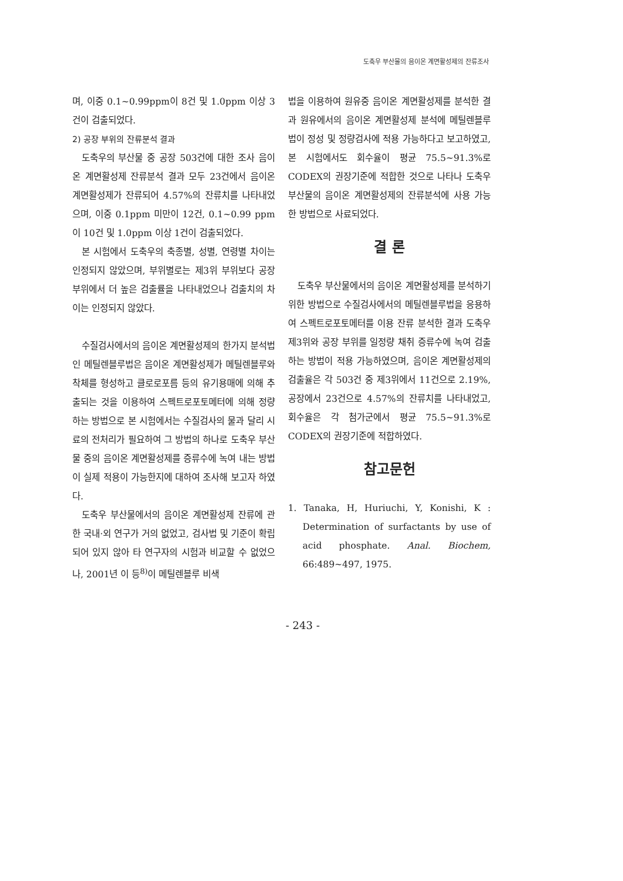도축우 부산물의 음이온 계면활성제의 잔류조사
며, 이중 0.1~0.99ppm이 8건 및 1.0ppm 이상 3건이 검출되었다.
2) 공장 부위의 잔류분석 결과
도축우의 부산물 중 공장 503건에 대한 조사 음이온 계면활성제 잔류분석 결과 모두 23건에서 음이온 계면활성제가 잔류되어 4.57%의 잔류치를 나타내었으며, 이중 0.1ppm 미만이 12건, 0.1~0.99 ppm이 10건 및 1.0ppm 이상 1건이 검출되었다.
본 시험에서 도축우의 축종별, 성별, 연령별 차이는 인정되지 않았으며, 부위별로는 제3위 부위보다 공장 부위에서 더 높은 검출률을 나타내었으나 검출치의 차이는 인정되지 않았다.
수질검사에서의 음이온 계면활성제의 한가지 분석법인 메틸렌블루법은 음이온 계면활성제가 메틸렌블루와 착체를 형성하고 클로로포름 등의 유기용매에 의해 추출되는 것을 이용하여 스펙트로포토메터에 의해 정량하는 방법으로 본 시험에서는 수질검사의 물과 달리 시료의 전처리가 필요하여 그 방법의 하나로 도축우 부산물 중의 음이온 계면활성제를 증류수에 녹여 내는 방법이 실제 적용이 가능한지에 대하여 조사해 보고자 하였다.
도축우 부산물에서의 음이온 계면활성제 잔류에 관한 국내·외 연구가 거의 없었고, 검사법 및 기준이 확립되어 있지 않아 타 연구자의 시험과 비교할 수 없었으나, 2001년 이 등<sup>8)</sup>이 메틸렌블루 비색
법을 이용하여 원유중 음이온 계면활성제를 분석한 결과 원유에서의 음이온 계면활성제 분석에 메틸렌블루법이 정성 및 정량검사에 적용 가능하다고 보고하였고, 본 시험에서도 회수율이 평균 75.5~91.3%로 CODEX의 권장기준에 적합한 것으로 나타나 도축우 부산물의 음이온 계면활성제의 잔류분석에 사용 가능한 방법으로 사료되었다.
결 론
도축우 부산물에서의 음이온 계면활성제를 분석하기 위한 방법으로 수질검사에서의 메틸렌블루법을 응용하여 스펙트로포토메터를 이용 잔류 분석한 결과 도축우 제3위와 공장 부위를 일정량 채취 증류수에 녹여 검출하는 방법이 적용 가능하였으며, 음이온 계면활성제의 검출율은 각 503건 중 제3위에서 11건으로 2.19%, 공장에서 23건으로 4.57%의 잔류치를 나타내었고, 회수율은 각 첨가군에서 평균 75.5~91.3%로 CODEX의 권장기준에 적합하였다.
참고문헌
1. Tanaka, H, Huriuchi, Y, Konishi, K : Determination of surfactants by use of acid phosphate. Anal. Biochem, 66:489~497, 1975.
- 243 -